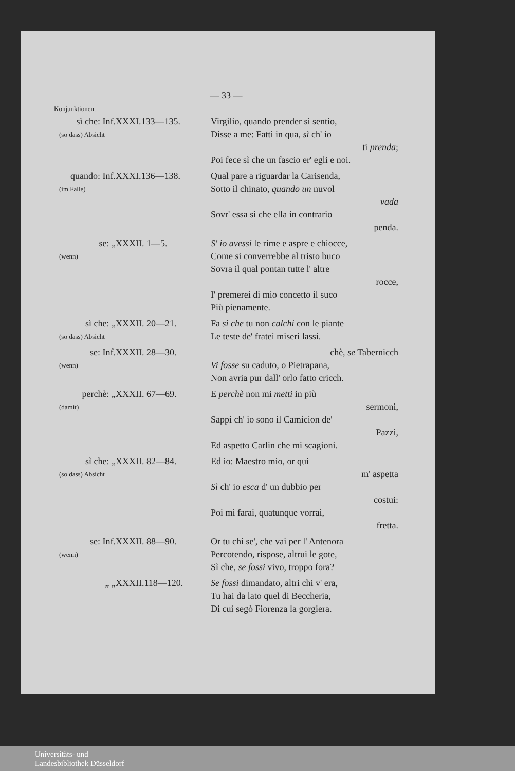— 33 —
Konjunktionen.
| sì che: Inf. (so dass) Absicht | XXXI.133—135. | Virgilio, quando prender si sentio, Disse a me: Fatti in qua, sì ch' io ti prenda ; Poi fece sì che un fascio er' egli e noi. |
| quando: Inf. (im Falle) | XXXI.136—138. | Qual pare a riguardar la Carisenda, Sotto il chinato, quando un nuvol vada Sovr' essa sì che ella in contrario penda. |
| se: „ (wenn) | XXXII. 1—5. | S' io avessi le rime e aspre e chiocce, Come si converrebbe al tristo buco Sovra il qual pontan tutte l' altre rocce, I' premerei di mio concetto il suco Più pienamente. |
| sì che: „ (so dass) Absicht | XXXII. 20—21. | Fa sì che tu non calchi con le piante Le teste de' fratei miseri lassi. |
| se: Inf. (wenn) | XXXII. 28—30. | chè, se Tabernicch Vi fosse su caduto, o Pietrapana, Non avria pur dall' orlo fatto cricch. |
| perchè: „ (damit) | XXXII. 67—69. | E perchè non mi metti in più sermoni, Sappi ch' io sono il Camicion de' Pazzi, Ed aspetto Carlin che mi scagioni. |
| sì che: „ (so dass) Absicht | XXXII. 82—84. | Ed io: Maestro mio, or qui m' aspetta Sì ch' io esca d' un dubbio per costui: Poi mi farai, quatunque vorrai, fretta. |
| se: Inf. (wenn) | XXXII. 88—90. | Or tu chi se', che vai per l' Antenora Percotendo, rispose, altrui le gote, Sì che, se fossi vivo, troppo fora? |
| „ „ | XXXII.118—120. | Se fossi dimandato, altri chi v' era, Tu hai da lato quel di Beccheria, Di cui segò Fiorenza la gorgiera. |
Universitäts- und
Landesbibliothek Düsseldorf